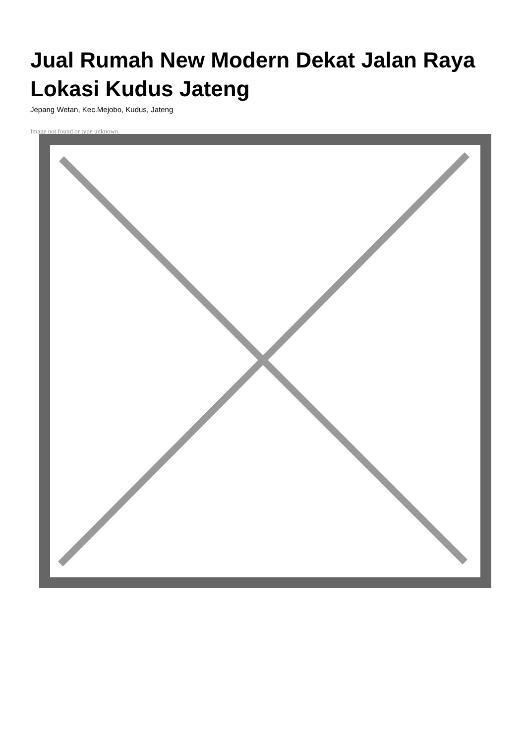Jual Rumah New Modern Dekat Jalan Raya Lokasi Kudus Jateng
Jepang Wetan, Kec.Mejobo, Kudus, Jateng
Image not found or type unknown